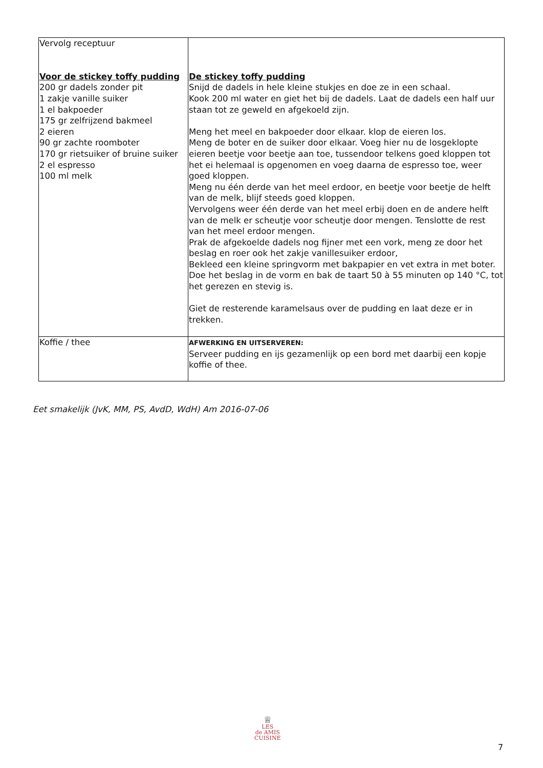| Vervolg receptuur Voor de stickey toffy pudding 200 gr dadels zonder pit 1 zakje vanille suiker 1 el bakpoeder 175 gr zelfrijzend bakmeel 2 eieren 90 gr zachte roomboter 170 gr rietsuiker of bruine suiker 2 el espresso 100 ml melk | De stickey toffy pudding Snijd de dadels in hele kleine stukjes en doe ze in een schaal. Kook 200 ml water en giet het bij de dadels. Laat de dadels een half uur staan tot ze geweld en afgekoeld zijn. Meng het meel en bakpoeder door elkaar. klop de eieren los. Meng de boter en de suiker door elkaar. Voeg hier nu de losgeklopte eieren beetje voor beetje aan toe, tussendoor telkens goed kloppen tot het ei helemaal is opgenomen en voeg daarna de espresso toe, weer goed kloppen. Meng nu één derde van het meel erdoor, en beetje voor beetje de helft van de melk, blijf steeds goed kloppen. Vervolgens weer één derde van het meel erbij doen en de andere helft van de melk er scheutje voor scheutje door mengen. Tenslotte de rest van het meel erdoor mengen. Prak de afgekoelde dadels nog fijner met een vork, meng ze door het beslag en roer ook het zakje vanillesuiker erdoor, Bekleed een kleine springvorm met bakpapier en vet extra in met boter. Doe het beslag in de vorm en bak de taart 50 à 55 minuten op 140 °C, tot het gerezen en stevig is. Giet de resterende karamelsaus over de pudding en laat deze er in trekken. |
| Koffie / thee | AFWERKING EN UITSERVEREN: Serveer pudding en ijs gezamenlijk op een bord met daarbij een kopje koffie of thee. |
Eet smakelijk (JvK, MM, PS, AvdD, WdH) Am 2016-07-06
♕
LES
de AMIS
CUISINE
7